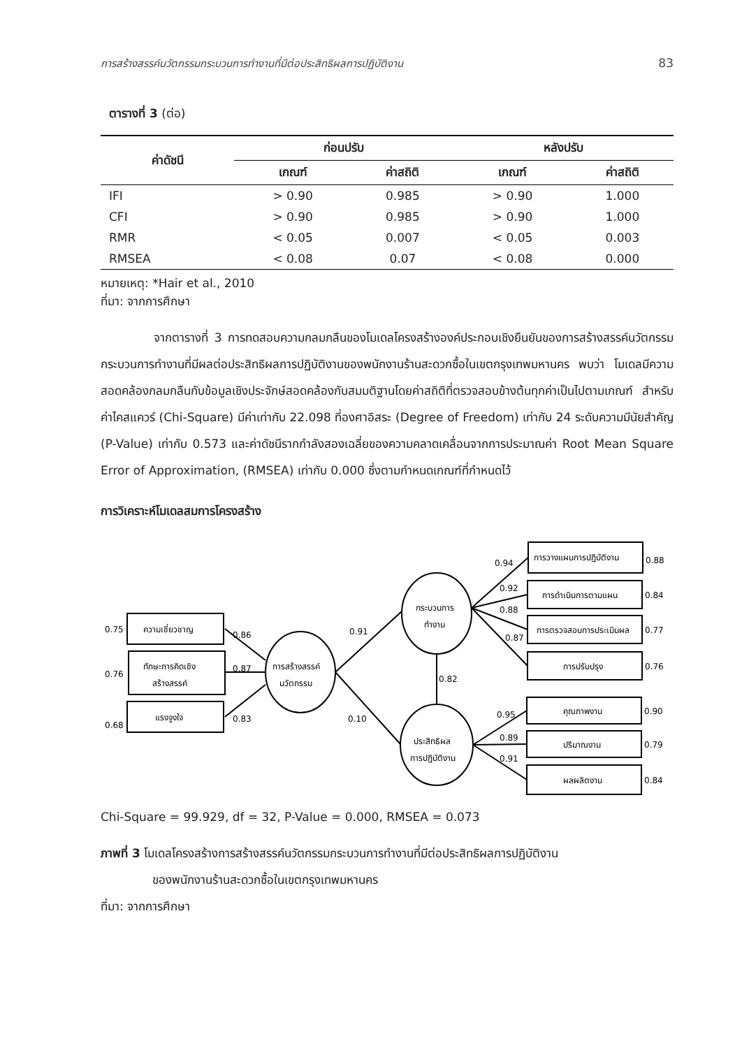การสร้างสรรค์นวัตกรรมกระบวนการทำงานที่มีต่อประสิทธิผลการปฏิบัติงาน 83
ตารางที่ 3 (ต่อ)
| ค่าดัชนี | ก่อนปรับ | | หลังปรับ | |
| --- | --- | --- | --- | --- |
| | เกณฑ์ | ค่าสถิติ | เกณฑ์ | ค่าสถิติ |
| IFI | > 0.90 | 0.985 | > 0.90 | 1.000 |
| CFI | > 0.90 | 0.985 | > 0.90 | 1.000 |
| RMR | < 0.05 | 0.007 | < 0.05 | 0.003 |
| RMSEA | < 0.08 | 0.07 | < 0.08 | 0.000 |
หมายเหตุ: *Hair et al., 2010
ที่มา: จากการศึกษา
จากตารางที่ 3 การทดสอบความกลมกลืนของโมเดลโครงสร้างองค์ประกอบเชิงยืนยันของการสร้างสรรค์นวัตกรรมกระบวนการทำงานที่มีผลต่อประสิทธิผลการปฏิบัติงานของพนักงานร้านสะดวกซื้อในเขตกรุงเทพมหานคร พบว่า โมเดลมีความสอดคล้องกลมกลืนกับข้อมูลเชิงประจักษ์สอดคล้องกับสมมติฐานโดยค่าสถิติที่ตรวจสอบข้างต้นทุกค่าเป็นไปตามเกณฑ์ สำหรับค่าไคสแควร์ (Chi-Square) มีค่าเท่ากับ 22.098 ที่องศาอิสระ (Degree of Freedom) เท่ากับ 24 ระดับความมีนัยสำคัญ (P-Value) เท่ากับ 0.573 และค่าดัชนีรากกำลังสองเฉลี่ยของความคลาดเคลื่อนจากการประมาณค่า Root Mean Square Error of Approximation, (RMSEA) เท่ากับ 0.000 ซึ่งตามกำหนดเกณฑ์ที่กำหนดไว้
การวิเคราะห์โมเดลสมการโครงสร้าง
ความเชี่ยวชาญ
ทักษะการคิดเชิง
สร้างสรรค์
แรงจูงใจ
การสร้างสรรค์
นวัตกรรม
กระบวนการ
ทำงาน
ประสิทธิผล
การปฏิบัติงาน
การวางแผนการปฏิบัติงาน
การดำเนินการตามแผน
การตรวจสอบการประเมินผล
การปรับปรุง
คุณภาพงาน
ปริมาณงาน
ผลผลิตงาน
0.75
0.76
0.68
0.86
0.87
0.83
0.91
0.10
0.82
0.94
0.92
0.88
0.87
0.88
0.84
0.77
0.76
0.95
0.89
0.91
0.90
0.79
0.84
Chi-Square = 99.929, df = 32, P-Value = 0.000, RMSEA = 0.073
ภาพที่ 3 โมเดลโครงสร้างการสร้างสรรค์นวัตกรรมกระบวนการทำงานที่มีต่อประสิทธิผลการปฏิบัติงาน
ของพนักงานร้านสะดวกซื้อในเขตกรุงเทพมหานคร
ที่มา: จากการศึกษา